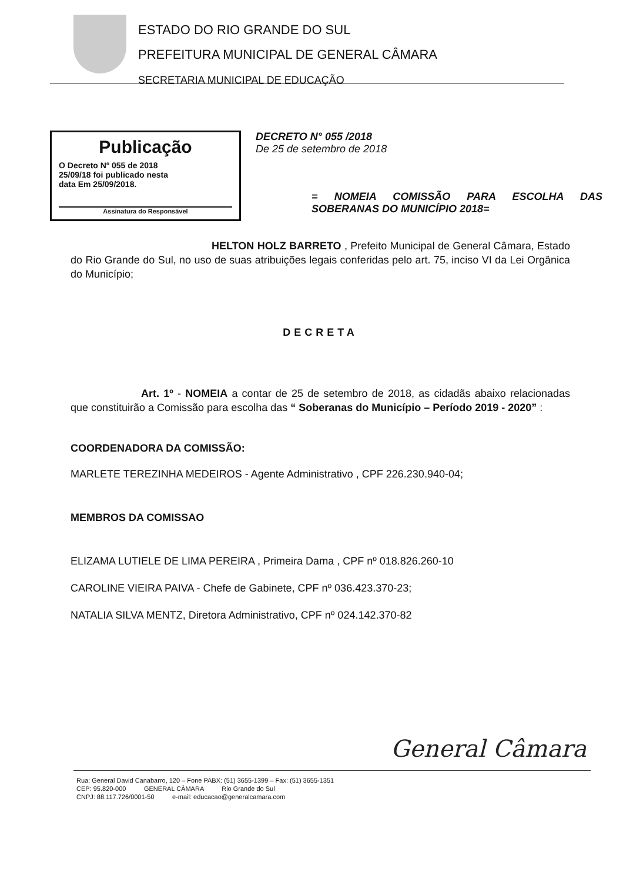ESTADO DO RIO GRANDE DO SUL
PREFEITURA MUNICIPAL DE GENERAL CÂMARA
SECRETARIA MUNICIPAL DE EDUCAÇÃO
Publicação
O Decreto Nº 055 de 2018
25/09/18 foi publicado nesta
data Em 25/09/2018.
Assinatura do Responsável
DECRETO N° 055 /2018
De 25 de setembro de 2018
= NOMEIA COMISSÃO PARA ESCOLHA DAS SOBERANAS DO MUNICÍPIO 2018=
HELTON HOLZ BARRETO , Prefeito Municipal de General Câmara, Estado do Rio Grande do Sul, no uso de suas atribuições legais conferidas pelo art. 75, inciso VI da Lei Orgânica do Município;
DECRETA
Art. 1º - NOMEIA a contar de 25 de setembro de 2018, as cidadãs abaixo relacionadas que constituirão a Comissão para escolha das “ Soberanas do Município – Período 2019 - 2020” :
COORDENADORA DA COMISSÃO:
MARLETE TEREZINHA MEDEIROS - Agente Administrativo , CPF 226.230.940-04;
MEMBROS DA COMISSAO
ELIZAMA LUTIELE DE LIMA PEREIRA , Primeira Dama , CPF nº 018.826.260-10
CAROLINE VIEIRA PAIVA - Chefe de Gabinete, CPF nº 036.423.370-23;
NATALIA SILVA MENTZ, Diretora Administrativo, CPF nº 024.142.370-82
General Câmara
Rua: General David Canabarro, 120 – Fone PABX: (51) 3655-1399 – Fax: (51) 3655-1351
CEP: 95.820-000 GENERAL CÂMARA Rio Grande do Sul
CNPJ: 88.117.726/0001-50 e-mail: educacao@generalcamara.com